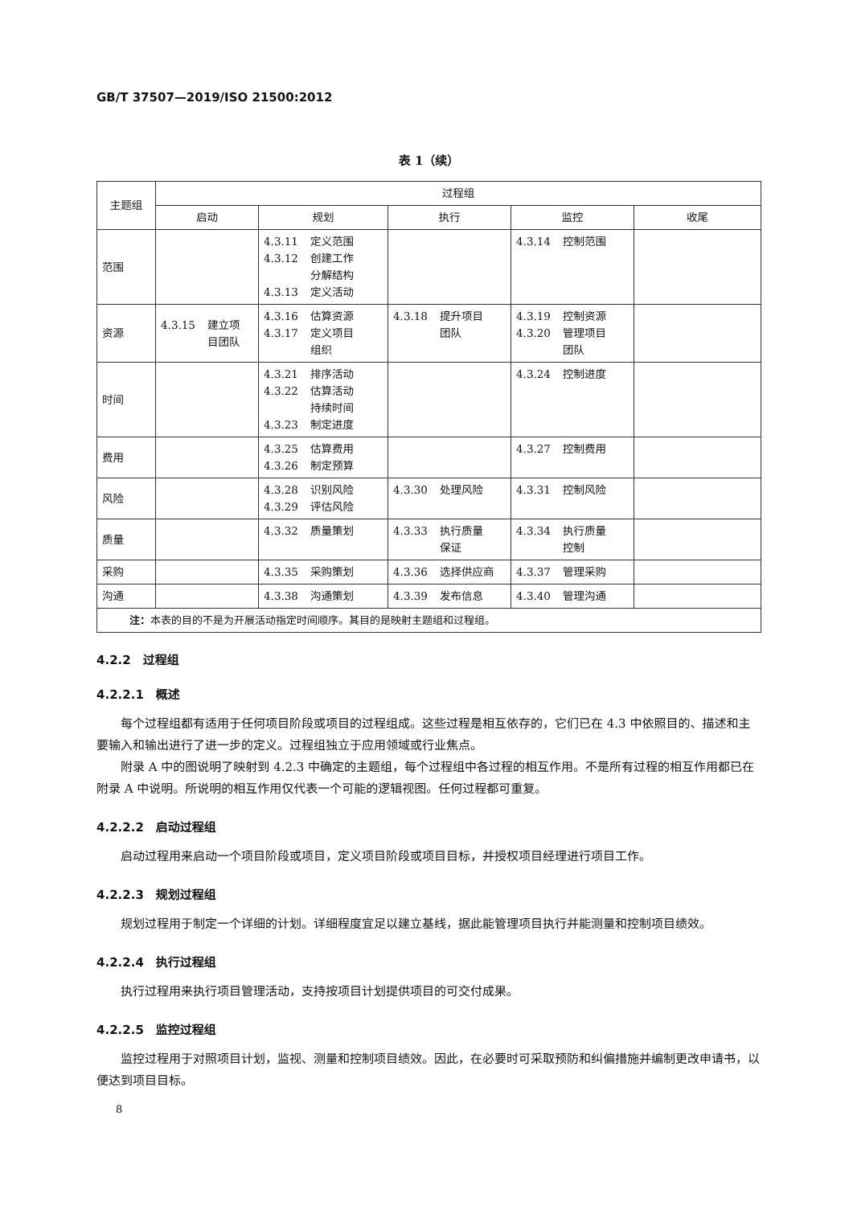GB/T 37507—2019/ISO 21500:2012
表 1（续）
| 主题组 | 过程组 | | | | |
| --- | --- | --- | --- | --- | --- |
| | 启动 | 规划 | 执行 | 监控 | 收尾 |
| 范围 | | 4.3.11 定义范围 4.3.12 创建工作 分解结构 4.3.13 定义活动 | | 4.3.14 控制范围 | |
| 资源 | 4.3.15 建立项 目团队 | 4.3.16 估算资源 4.3.17 定义项目 组织 | 4.3.18 提升项目 团队 | 4.3.19 控制资源 4.3.20 管理项目 团队 | |
| 时间 | | 4.3.21 排序活动 4.3.22 估算活动 持续时间 4.3.23 制定进度 | | 4.3.24 控制进度 | |
| 费用 | | 4.3.25 估算费用 4.3.26 制定预算 | | 4.3.27 控制费用 | |
| 风险 | | 4.3.28 识别风险 4.3.29 评估风险 | 4.3.30 处理风险 | 4.3.31 控制风险 | |
| 质量 | | 4.3.32 质量策划 | 4.3.33 执行质量 保证 | 4.3.34 执行质量 控制 | |
| 采购 | | 4.3.35 采购策划 | 4.3.36 选择供应商 | 4.3.37 管理采购 | |
| 沟通 | | 4.3.38 沟通策划 | 4.3.39 发布信息 | 4.3.40 管理沟通 | |
| 注： 本表的目的不是为开展活动指定时间顺序。其目的是映射主题组和过程组。 | | | | | |
4.2.2　过程组
4.2.2.1　概述
每个过程组都有适用于任何项目阶段或项目的过程组成。这些过程是相互依存的，它们已在 4.3 中依照目的、描述和主要输入和输出进行了进一步的定义。过程组独立于应用领域或行业焦点。
附录 A 中的图说明了映射到 4.2.3 中确定的主题组，每个过程组中各过程的相互作用。不是所有过程的相互作用都已在附录 A 中说明。所说明的相互作用仅代表一个可能的逻辑视图。任何过程都可重复。
4.2.2.2　启动过程组
启动过程用来启动一个项目阶段或项目，定义项目阶段或项目目标，并授权项目经理进行项目工作。
4.2.2.3　规划过程组
规划过程用于制定一个详细的计划。详细程度宜足以建立基线，据此能管理项目执行并能测量和控制项目绩效。
4.2.2.4　执行过程组
执行过程用来执行项目管理活动，支持按项目计划提供项目的可交付成果。
4.2.2.5　监控过程组
监控过程用于对照项目计划，监视、测量和控制项目绩效。因此，在必要时可采取预防和纠偏措施并编制更改申请书，以便达到项目目标。
8